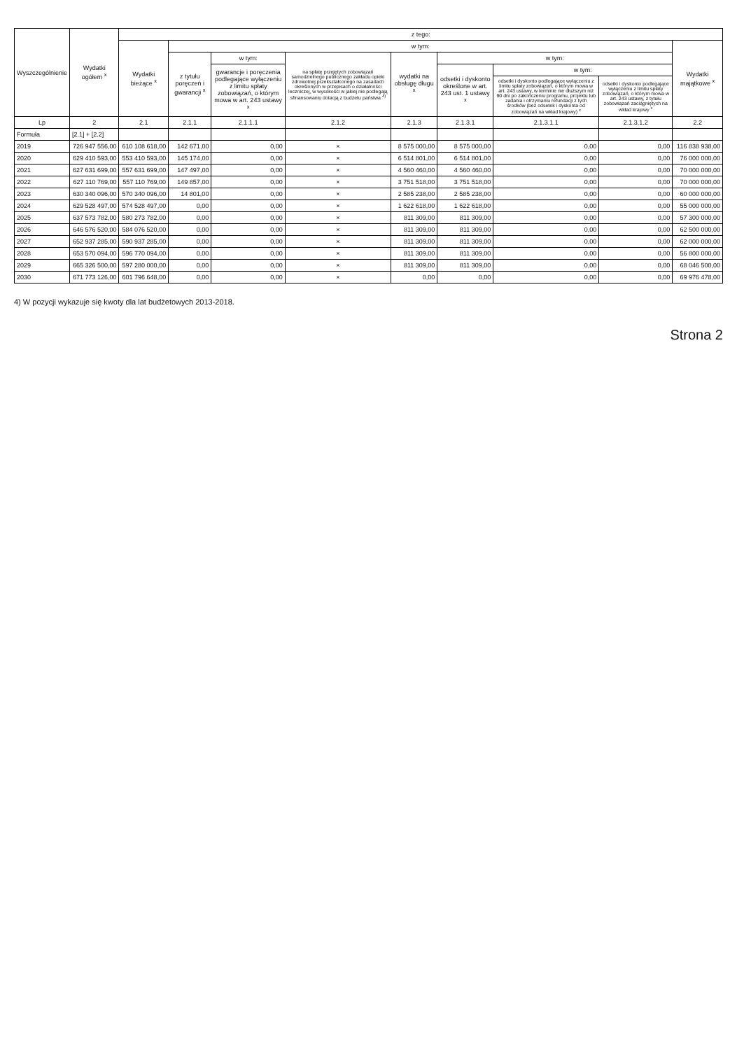| Wyszczególnienie | Wydatki ogółem <sup>x</sup> | z tego: | | | | | | | | |
| --- | --- | --- | --- | --- | --- | --- | --- | --- | --- | --- |
| | | Wydatki bieżące <sup>x</sup> | w tym: | | | | | | | Wydatki majątkowe <sup>x</sup> |
| | | | z tytułu poręczeń i gwarancji <sup>x</sup> | w tym: | na spłatę przejętych zobowiązań samodzielnego publicznego zakładu opieki zdrowotnej przekształconego na zasadach określonych w przepisach o działalności leczniczej, w wysokości w jakiej nie podlegają sfinansowaniu dotacją z budżetu państwa <sup>4)</sup> | wydatki na obsługę długu <sup>x</sup> | w tym: | | | |
| | | | | gwarancje i poręczenia podlegające wyłączeniu z limitu spłaty zobowiązań, o którym mowa w art. 243 ustawy <sup>x</sup> | | | odsetki i dyskonto określone w art. 243 ust. 1 ustawy <sup>x</sup> | w tym: | | |
| | | | | | | | | odsetki i dyskonto podlegające wyłączeniu z limitu spłaty zobowiązań, o którym mowa w art. 243 ustawy, w terminie nie dłuższym niż 90 dni po zakończeniu programu, projektu lub zadania i otrzymaniu refundacji z tych środków (bez odsetek i dyskonta od zobowiązań na wkład krajowy) <sup>x</sup> | odsetki i dyskonto podlegające wyłączeniu z limitu spłaty zobowiązań, o którym mowa w art. 243 ustawy, z tytułu zobowiązań zaciągniętych na wkład krajowy <sup>x</sup> | |
| Lp | 2 | 2.1 | 2.1.1 | 2.1.1.1 | 2.1.2 | 2.1.3 | 2.1.3.1 | 2.1.3.1.1 | 2.1.3.1.2 | 2.2 |
| Formuła | [2.1] + [2.2] | | | | | | | | | |
| 2019 | 726 947 556,00 | 610 108 618,00 | 142 671,00 | 0,00 | × | 8 575 000,00 | 8 575 000,00 | 0,00 | 0,00 | 116 838 938,00 |
| 2020 | 629 410 593,00 | 553 410 593,00 | 145 174,00 | 0,00 | × | 6 514 801,00 | 6 514 801,00 | 0,00 | 0,00 | 76 000 000,00 |
| 2021 | 627 631 699,00 | 557 631 699,00 | 147 497,00 | 0,00 | × | 4 560 460,00 | 4 560 460,00 | 0,00 | 0,00 | 70 000 000,00 |
| 2022 | 627 110 769,00 | 557 110 769,00 | 149 857,00 | 0,00 | × | 3 751 518,00 | 3 751 518,00 | 0,00 | 0,00 | 70 000 000,00 |
| 2023 | 630 340 096,00 | 570 340 096,00 | 14 801,00 | 0,00 | × | 2 585 238,00 | 2 585 238,00 | 0,00 | 0,00 | 60 000 000,00 |
| 2024 | 629 528 497,00 | 574 528 497,00 | 0,00 | 0,00 | × | 1 622 618,00 | 1 622 618,00 | 0,00 | 0,00 | 55 000 000,00 |
| 2025 | 637 573 782,00 | 580 273 782,00 | 0,00 | 0,00 | × | 811 309,00 | 811 309,00 | 0,00 | 0,00 | 57 300 000,00 |
| 2026 | 646 576 520,00 | 584 076 520,00 | 0,00 | 0,00 | × | 811 309,00 | 811 309,00 | 0,00 | 0,00 | 62 500 000,00 |
| 2027 | 652 937 285,00 | 590 937 285,00 | 0,00 | 0,00 | × | 811 309,00 | 811 309,00 | 0,00 | 0,00 | 62 000 000,00 |
| 2028 | 653 570 094,00 | 596 770 094,00 | 0,00 | 0,00 | × | 811 309,00 | 811 309,00 | 0,00 | 0,00 | 56 800 000,00 |
| 2029 | 665 326 500,00 | 597 280 000,00 | 0,00 | 0,00 | × | 811 309,00 | 811 309,00 | 0,00 | 0,00 | 68 046 500,00 |
| 2030 | 671 773 126,00 | 601 796 648,00 | 0,00 | 0,00 | × | 0,00 | 0,00 | 0,00 | 0,00 | 69 976 478,00 |
4) W pozycji wykazuje się kwoty dla lat budżetowych 2013-2018.
Strona 2